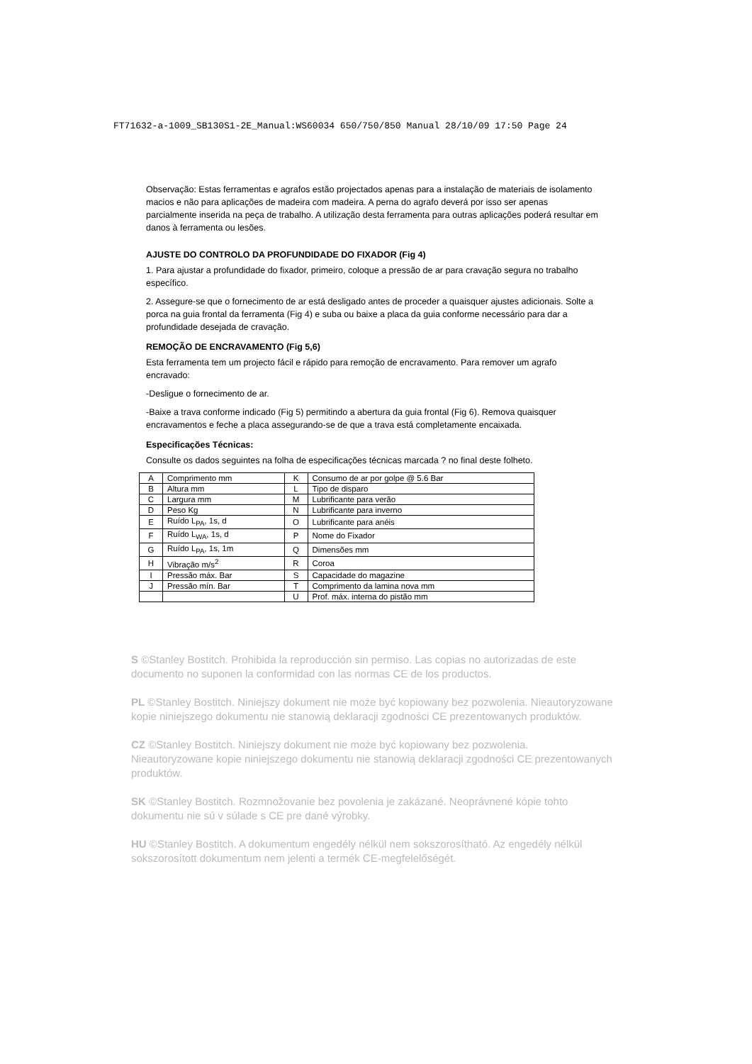FT71632-a-1009_SB130S1-2E_Manual:WS60034 650/750/850 Manual 28/10/09 17:50 Page 24
Observação: Estas ferramentas e agrafos estão projectados apenas para a instalação de materiais de isolamento macios e não para aplicações de madeira com madeira. A perna do agrafo deverá por isso ser apenas parcialmente inserida na peça de trabalho. A utilização desta ferramenta para outras aplicações poderá resultar em danos à ferramenta ou lesões.
AJUSTE DO CONTROLO DA PROFUNDIDADE DO FIXADOR (Fig 4)
1. Para ajustar a profundidade do fixador, primeiro, coloque a pressão de ar para cravação segura no trabalho específico.
2. Assegure-se que o fornecimento de ar está desligado antes de proceder a quaisquer ajustes adicionais. Solte a porca na guia frontal da ferramenta (Fig 4) e suba ou baixe a placa da guia conforme necessário para dar a profundidade desejada de cravação.
REMOÇÃO DE ENCRAVAMENTO (Fig 5,6)
Esta ferramenta tem um projecto fácil e rápido para remoção de encravamento. Para remover um agrafo encravado:
-Desligue o fornecimento de ar.
-Baixe a trava conforme indicado (Fig 5) permitindo a abertura da guia frontal (Fig 6). Remova quaisquer encravamentos e feche a placa assegurando-se de que a trava está completamente encaixada.
Especificações Técnicas:
Consulte os dados seguintes na folha de especificações técnicas marcada ? no final deste folheto.
| A | Comprimento mm | K | Consumo de ar por golpe @ 5.6 Bar |
| B | Altura mm | L | Tipo de disparo |
| C | Largura mm | M | Lubrificante para verão |
| D | Peso Kg | N | Lubrificante para inverno |
| E | Ruído L<sub>PA</sub>, 1s, d | O | Lubrificante para anéis |
| F | Ruído L<sub>WA</sub>, 1s, d | P | Nome do Fixador |
| G | Ruído L<sub>PA</sub>, 1s, 1m | Q | Dimensões mm |
| H | Vibração m/s<sup>2</sup> | R | Coroa |
| I | Pressão máx. Bar | S | Capacidade do magazine |
| J | Pressão mín. Bar | T | Comprimento da lamina nova mm |
| | | U | Prof. máx. interna do pistão mm |
S ©Stanley Bostitch. Prohibida la reproducción sin permiso. Las copias no autorizadas de este documento no suponen la conformidad con las normas CE de los productos.
PL ©Stanley Bostitch. Niniejszy dokument nie może być kopiowany bez pozwolenia. Nieautoryzowane kopie niniejszego dokumentu nie stanowią deklaracji zgodności CE prezentowanych produktów.
CZ ©Stanley Bostitch. Niniejszy dokument nie może być kopiowany bez pozwolenia. Nieautoryzowane kopie niniejszego dokumentu nie stanowią deklaracji zgodności CE prezentowanych produktów.
SK ©Stanley Bostitch. Rozmnožovanie bez povolenia je zakázané. Neoprávnené kópie tohto dokumentu nie sú v súlade s CE pre dané výrobky.
HU ©Stanley Bostitch. A dokumentum engedély nélkül nem sokszorosítható. Az engedély nélkül sokszorosított dokumentum nem jelenti a termék CE-megfelelőségét.